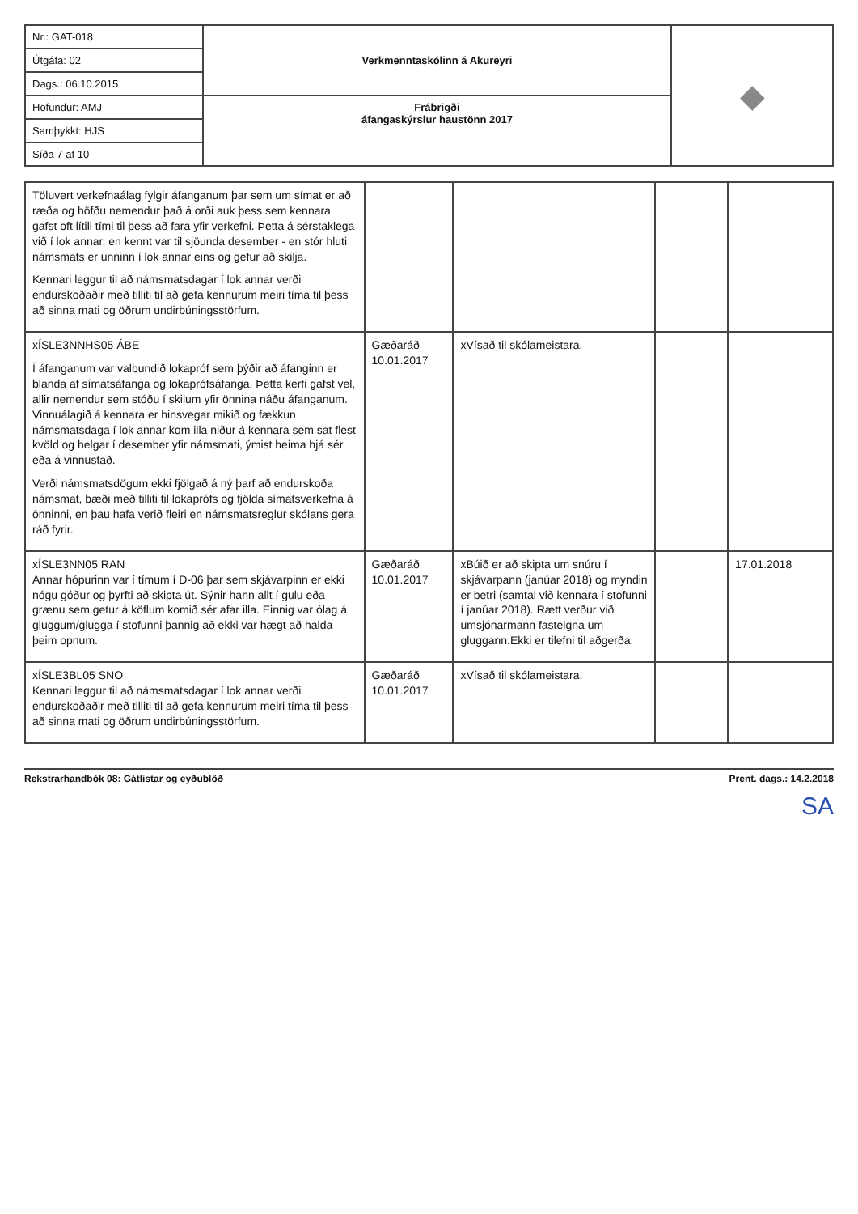| Nr.: GAT-018 | Verkmenntaskólinn á Akureyri | ◆ |
| Útgáfa: 02 | | |
| Dags.: 06.10.2015 | | |
| Höfundur: AMJ | Frábrigði áfangaskýrslur haustönn 2017 | |
| Samþykkt: HJS | | |
| Síða 7 af 10 | | |
| Töluvert verkefnaálag fylgir áfanganum þar sem um símat er að ræða og höfðu nemendur það á orði auk þess sem kennara gafst oft lítill tími til þess að fara yfir verkefni. Þetta á sérstaklega við í lok annar, en kennt var til sjöunda desember - en stór hluti námsmats er unninn í lok annar eins og gefur að skilja. Kennari leggur til að námsmatsdagar í lok annar verði endurskoðaðir með tilliti til að gefa kennurum meiri tíma til þess að sinna mati og öðrum undirbúningsstörfum. | | | | |
| xÍSLE3NNHS05 ÁBE Í áfanganum var valbundið lokapróf sem þýðir að áfanginn er blanda af símatsáfanga og lokaprófsáfanga. Þetta kerfi gafst vel, allir nemendur sem stóðu í skilum yfir önnina náðu áfanganum. Vinnuálagið á kennara er hinsvegar mikið og fækkun námsmatsdaga í lok annar kom illa niður á kennara sem sat flest kvöld og helgar í desember yfir námsmati, ýmist heima hjá sér eða á vinnustað. Verði námsmatsdögum ekki fjölgað á ný þarf að endurskoða námsmat, bæði með tilliti til lokaprófs og fjölda símatsverkefna á önninni, en þau hafa verið fleiri en námsmatsreglur skólans gera ráð fyrir. | Gæðaráð 10.01.2017 | xVísað til skólameistara. | | |
| xÍSLE3NN05 RAN Annar hópurinn var í tímum í D-06 þar sem skjávarpinn er ekki nógu góður og þyrfti að skipta út. Sýnir hann allt í gulu eða grænu sem getur á köflum komið sér afar illa. Einnig var ólag á gluggum/glugga í stofunni þannig að ekki var hægt að halda þeim opnum. | Gæðaráð 10.01.2017 | xBúið er að skipta um snúru í skjávarpann (janúar 2018) og myndin er betri (samtal við kennara í stofunni í janúar 2018). Rætt verður við umsjónarmann fasteigna um gluggann.Ekki er tilefni til aðgerða. | | 17.01.2018 |
| xÍSLE3BL05 SNO Kennari leggur til að námsmatsdagar í lok annar verði endurskoðaðir með tilliti til að gefa kennurum meiri tíma til þess að sinna mati og öðrum undirbúningsstörfum. | Gæðaráð 10.01.2017 | xVísað til skólameistara. | | |
Rekstrarhandbók 08: Gátlistar og eyðublöð Prent. dags.: 14.2.2018
SA